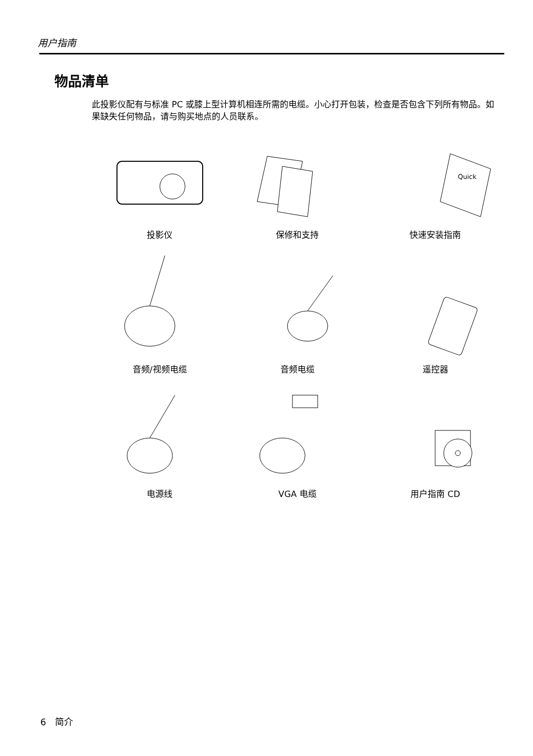用户指南
物品清单
此投影仪配有与标准 PC 或膝上型计算机相连所需的电缆。小心打开包装，检查是否包含下列所有物品。如果缺失任何物品，请与购买地点的人员联系。
投影仪
保修和支持
Quick
快速安装指南
音频/视频电缆
音频电缆
遥控器
电源线
VGA 电缆
用户指南 CD
6 简介